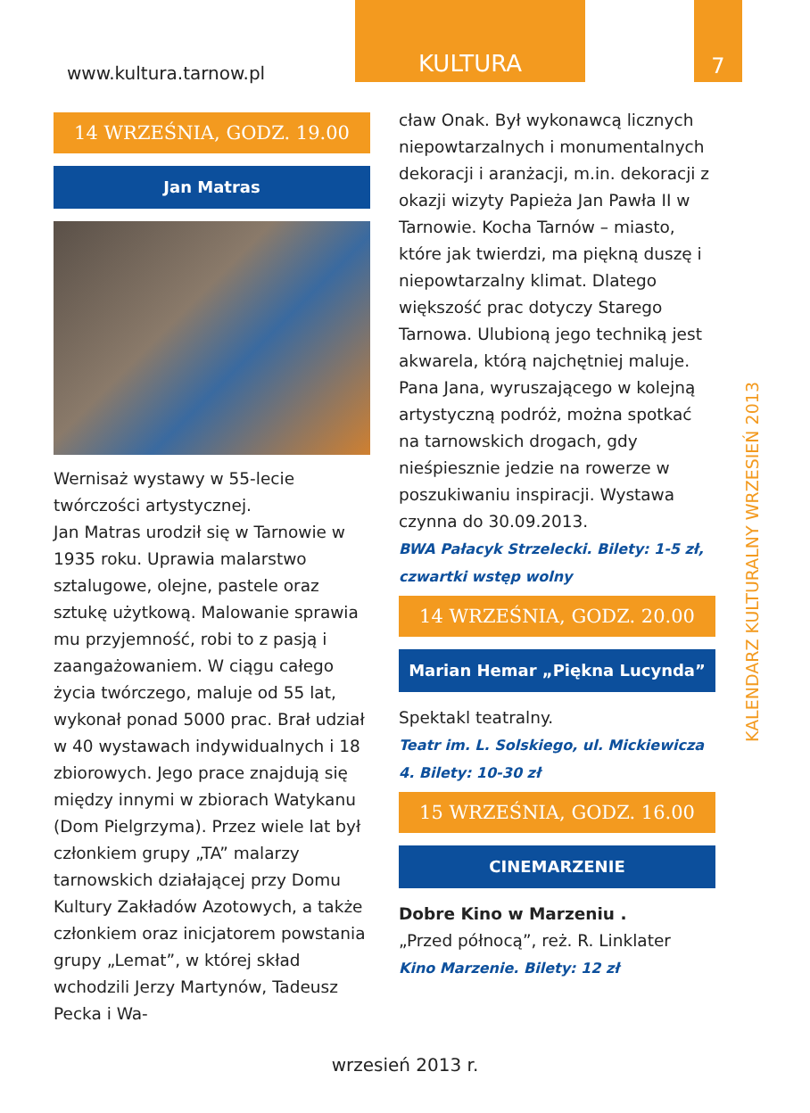www.kultura.tarnow.pl
KULTURA 7
KALENDARZ KULTURALNY WRZESIEŃ 2013
14 WRZEŚNIA, GODZ. 19.00
Jan Matras
Wernisaż wystawy w 55-lecie twórczości artystycznej.
Jan Matras urodził się w Tarnowie w 1935 roku. Uprawia malarstwo sztalugowe, olejne, pastele oraz sztukę użytkową. Malowanie sprawia mu przyjemność, robi to z pasją i zaangażowaniem. W ciągu całego życia twórczego, maluje od 55 lat, wykonał ponad 5000 prac. Brał udział w 40 wystawach indywidualnych i 18 zbiorowych. Jego prace znajdują się między innymi w zbiorach Watykanu (Dom Pielgrzyma). Przez wiele lat był członkiem grupy „TA” malarzy tarnowskich działającej przy Domu Kultury Zakładów Azotowych, a także członkiem oraz inicjatorem powstania grupy „Lemat”, w której skład wchodzili Jerzy Martynów, Tadeusz Pecka i Wa-
cław Onak. Był wykonawcą licznych niepowtarzalnych i monumentalnych dekoracji i aranżacji, m.in. dekoracji z okazji wizyty Papieża Jan Pawła II w Tarnowie. Kocha Tarnów – miasto, które jak twierdzi, ma piękną duszę i niepowtarzalny klimat. Dlatego większość prac dotyczy Starego Tarnowa. Ulubioną jego techniką jest akwarela, którą najchętniej maluje. Pana Jana, wyruszającego w kolejną artystyczną podróż, można spotkać na tarnowskich drogach, gdy nieśpiesznie jedzie na rowerze w poszukiwaniu inspiracji. Wystawa czynna do 30.09.2013.
BWA Pałacyk Strzelecki. Bilety: 1-5 zł, czwartki wstęp wolny
14 WRZEŚNIA, GODZ. 20.00
Marian Hemar „Piękna Lucynda”
Spektakl teatralny.
Teatr im. L. Solskiego, ul. Mickiewicza 4. Bilety: 10-30 zł
15 WRZEŚNIA, GODZ. 16.00
CINEMARZENIE
Dobre Kino w Marzeniu .
„Przed północą”, reż. R. Linklater
Kino Marzenie. Bilety: 12 zł
wrzesień 2013 r.